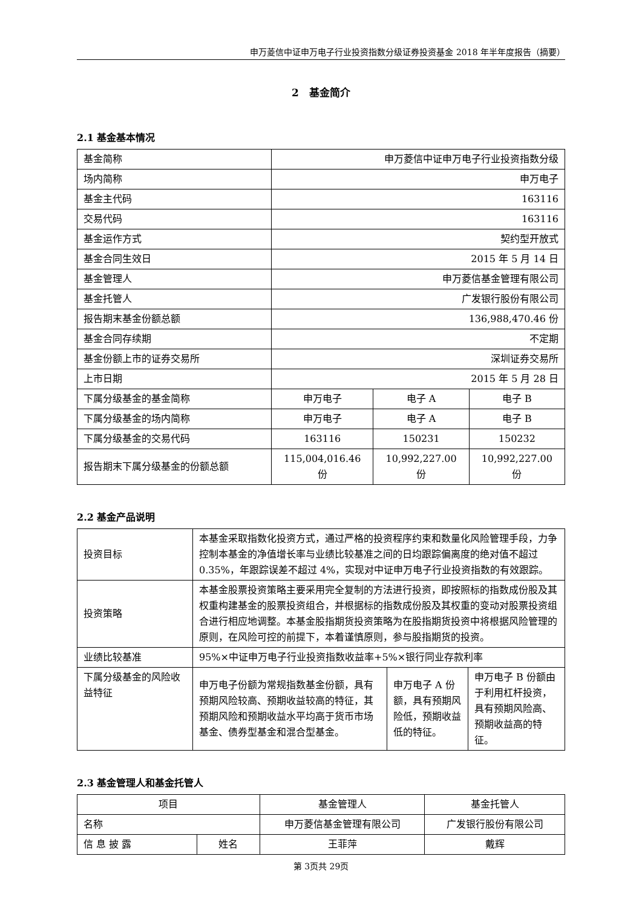申万菱信中证申万电子行业投资指数分级证券投资基金 2018 年半年度报告（摘要）
2　基金简介
2.1 基金基本情况
| 基金简称 | 申万菱信中证申万电子行业投资指数分级 | | |
| 场内简称 | 申万电子 | | |
| 基金主代码 | 163116 | | |
| 交易代码 | 163116 | | |
| 基金运作方式 | 契约型开放式 | | |
| 基金合同生效日 | 2015 年 5 月 14 日 | | |
| 基金管理人 | 申万菱信基金管理有限公司 | | |
| 基金托管人 | 广发银行股份有限公司 | | |
| 报告期末基金份额总额 | 136,988,470.46 份 | | |
| 基金合同存续期 | 不定期 | | |
| 基金份额上市的证券交易所 | 深圳证券交易所 | | |
| 上市日期 | 2015 年 5 月 28 日 | | |
| 下属分级基金的基金简称 | 申万电子 | 电子 A | 电子 B |
| 下属分级基金的场内简称 | 申万电子 | 电子 A | 电子 B |
| 下属分级基金的交易代码 | 163116 | 150231 | 150232 |
| 报告期末下属分级基金的份额总额 | 115,004,016.46 份 | 10,992,227.00 份 | 10,992,227.00 份 |
2.2 基金产品说明
| 投资目标 | 本基金采取指数化投资方式，通过严格的投资程序约束和数量化风险管理手段，力争控制本基金的净值增长率与业绩比较基准之间的日均跟踪偏离度的绝对值不超过 0.35%，年跟踪误差不超过 4%，实现对中证申万电子行业投资指数的有效跟踪。 | | |
| 投资策略 | 本基金股票投资策略主要采用完全复制的方法进行投资，即按照标的指数成份股及其权重构建基金的股票投资组合，并根据标的指数成份股及其权重的变动对股票投资组合进行相应地调整。本基金股指期货投资策略为在股指期货投资中将根据风险管理的原则，在风险可控的前提下，本着谨慎原则，参与股指期货的投资。 | | |
| 业绩比较基准 | 95%×中证申万电子行业投资指数收益率+5%×银行同业存款利率 | | |
| 下属分级基金的风险收益特征 | 申万电子份额为常规指数基金份额，具有预期风险较高、预期收益较高的特征，其预期风险和预期收益水平均高于货币市场基金、债券型基金和混合型基金。 | 申万电子 A 份额，具有预期风险低，预期收益低的特征。 | 申万电子 B 份额由于利用杠杆投资，具有预期风险高、预期收益高的特征。 |
2.3 基金管理人和基金托管人
| 项目 | | 基金管理人 | 基金托管人 |
| 名称 | | 申万菱信基金管理有限公司 | 广发银行股份有限公司 |
| 信 息 披 露 | 姓名 | 王菲萍 | 戴辉 |
第 3页共 29页